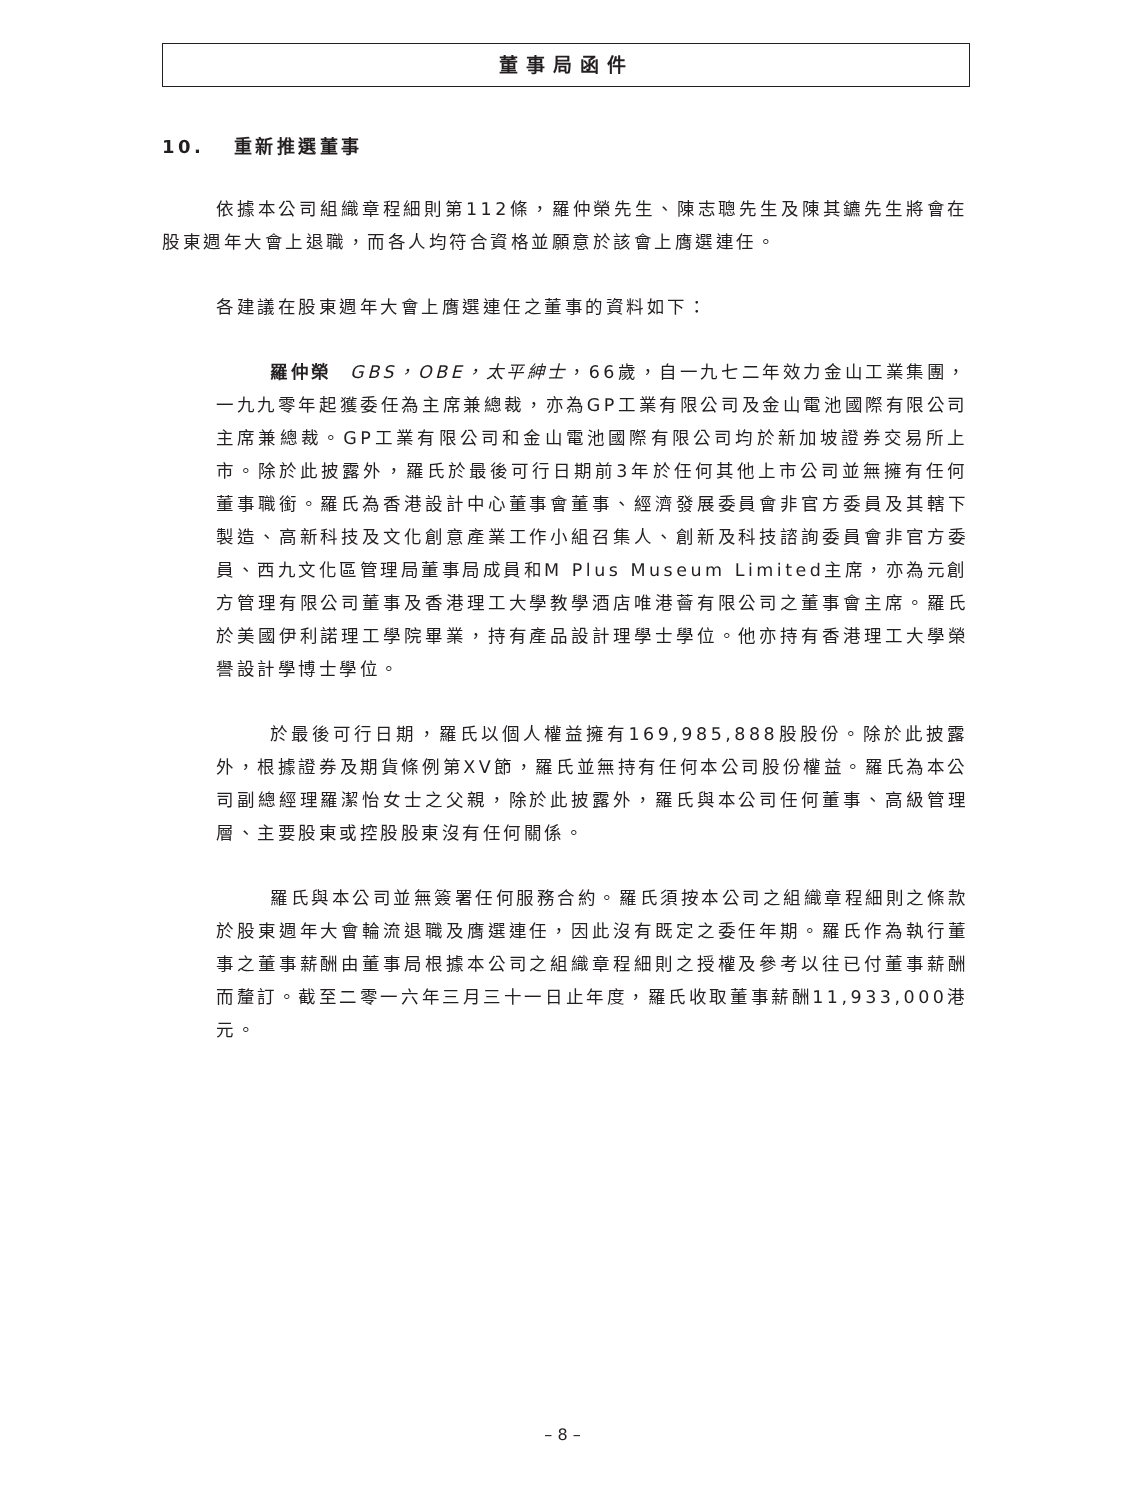董事局函件
10. 重新推選董事
依據本公司組織章程細則第112條，羅仲榮先生、陳志聰先生及陳其鑣先生將會在股東週年大會上退職，而各人均符合資格並願意於該會上膺選連任。
各建議在股東週年大會上膺選連任之董事的資料如下：
羅仲榮 GBS，OBE，太平紳士，66歲，自一九七二年效力金山工業集團，一九九零年起獲委任為主席兼總裁，亦為GP工業有限公司及金山電池國際有限公司主席兼總裁。GP工業有限公司和金山電池國際有限公司均於新加坡證券交易所上市。除於此披露外，羅氏於最後可行日期前3年於任何其他上市公司並無擁有任何董事職銜。羅氏為香港設計中心董事會董事、經濟發展委員會非官方委員及其轄下製造、高新科技及文化創意產業工作小組召集人、創新及科技諮詢委員會非官方委員、西九文化區管理局董事局成員和M Plus Museum Limited主席，亦為元創方管理有限公司董事及香港理工大學教學酒店唯港薈有限公司之董事會主席。羅氏於美國伊利諾理工學院畢業，持有產品設計理學士學位。他亦持有香港理工大學榮譽設計學博士學位。
於最後可行日期，羅氏以個人權益擁有169,985,888股股份。除於此披露外，根據證券及期貨條例第XV節，羅氏並無持有任何本公司股份權益。羅氏為本公司副總經理羅潔怡女士之父親，除於此披露外，羅氏與本公司任何董事、高級管理層、主要股東或控股股東沒有任何關係。
羅氏與本公司並無簽署任何服務合約。羅氏須按本公司之組織章程細則之條款於股東週年大會輪流退職及膺選連任，因此沒有既定之委任年期。羅氏作為執行董事之董事薪酬由董事局根據本公司之組織章程細則之授權及參考以往已付董事薪酬而釐訂。截至二零一六年三月三十一日止年度，羅氏收取董事薪酬11,933,000港元。
– 8 –